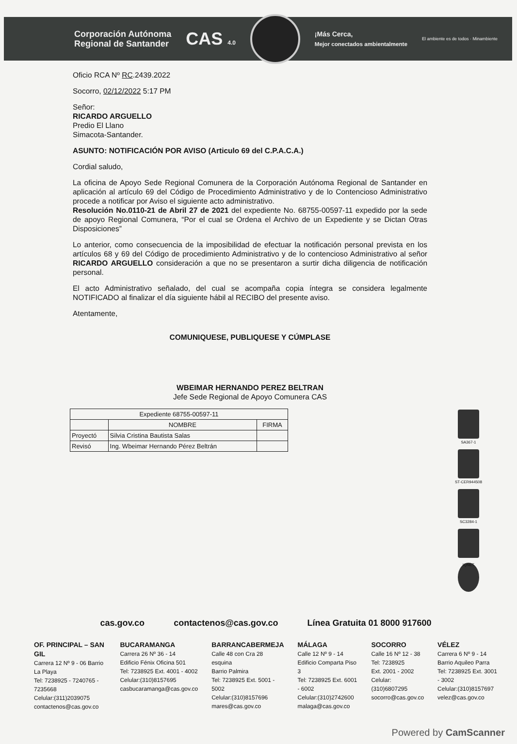Corporación Autónoma
Regional de Santander
CAS 4.0
¡Más Cerca,
Mejor conectados ambientalmente
El ambiente es de todos · Minambiente
Oficio RCA Nº RC.2439.2022
Socorro, 02/12/2022 5:17 PM
Señor:
RICARDO ARGUELLO
Predio El Llano
Simacota-Santander.
ASUNTO: NOTIFICACIÓN POR AVISO (Articulo 69 del C.P.A.C.A.)
Cordial saludo,
La oficina de Apoyo Sede Regional Comunera de la Corporación Autónoma Regional de Santander en aplicación al artículo 69 del Código de Procedimiento Administrativo y de lo Contencioso Administrativo procede a notificar por Aviso el siguiente acto administrativo.
Resolución No.0110-21 de Abril 27 de 2021 del expediente No. 68755-00597-11 expedido por la sede de apoyo Regional Comunera, “Por el cual se Ordena el Archivo de un Expediente y se Dictan Otras Disposiciones”
Lo anterior, como consecuencia de la imposibilidad de efectuar la notificación personal prevista en los artículos 68 y 69 del Código de procedimiento Administrativo y de lo contencioso Administrativo al señor RICARDO ARGUELLO consideración a que no se presentaron a surtir dicha diligencia de notificación personal.
El acto Administrativo señalado, del cual se acompaña copia íntegra se considera legalmente NOTIFICADO al finalizar el día siguiente hábil al RECIBO del presente aviso.
Atentamente,
COMUNIQUESE, PUBLIQUESE Y CÚMPLASE
WBEIMAR HERNANDO PEREZ BELTRAN
Jefe Sede Regional de Apoyo Comunera CAS
| Expediente 68755-00597-11 | | |
| | NOMBRE | FIRMA |
| Proyectó | Silvia Cristina Bautista Salas | |
| Revisó | Ing. Wbeimar Hernando Pérez Beltrán | |
SA367-1
ST-CER944508
SC3284-1
IQNET
cas.gov.co contactenos@cas.gov.co Línea Gratuita 01 8000 917600
OF. PRINCIPAL – SAN GIL
Carrera 12 Nº 9 - 06 Barrio La Playa
Tel: 7238925 - 7240765 - 7235668
Celular:(311)2039075
contactenos@cas.gov.co
BUCARAMANGA
Carrera 26 Nº 36 - 14
Edificio Fénix Oficina 501
Tel: 7238925 Ext. 4001 - 4002
Celular:(310)8157695
casbucaramanga@cas.gov.co
BARRANCABERMEJA
Calle 48 con Cra 28 esquina
Barrio Palmira
Tel: 7238925 Ext. 5001 - 5002
Celular:(310)8157696
mares@cas.gov.co
MÁLAGA
Calle 12 Nº 9 - 14
Edificio Comparta Piso 3
Tel: 7238925 Ext. 6001 - 6002
Celular:(310)2742600
malaga@cas.gov.co
SOCORRO
Calle 16 Nº 12 - 38
Tel: 7238925
Ext. 2001 - 2002
Celular:(310)6807295
socorro@cas.gov.co
VÉLEZ
Carrera 6 Nº 9 - 14
Barrio Aquileo Parra
Tel: 7238925 Ext. 3001 - 3002
Celular:(310)8157697
velez@cas.gov.co
Powered by CamScanner